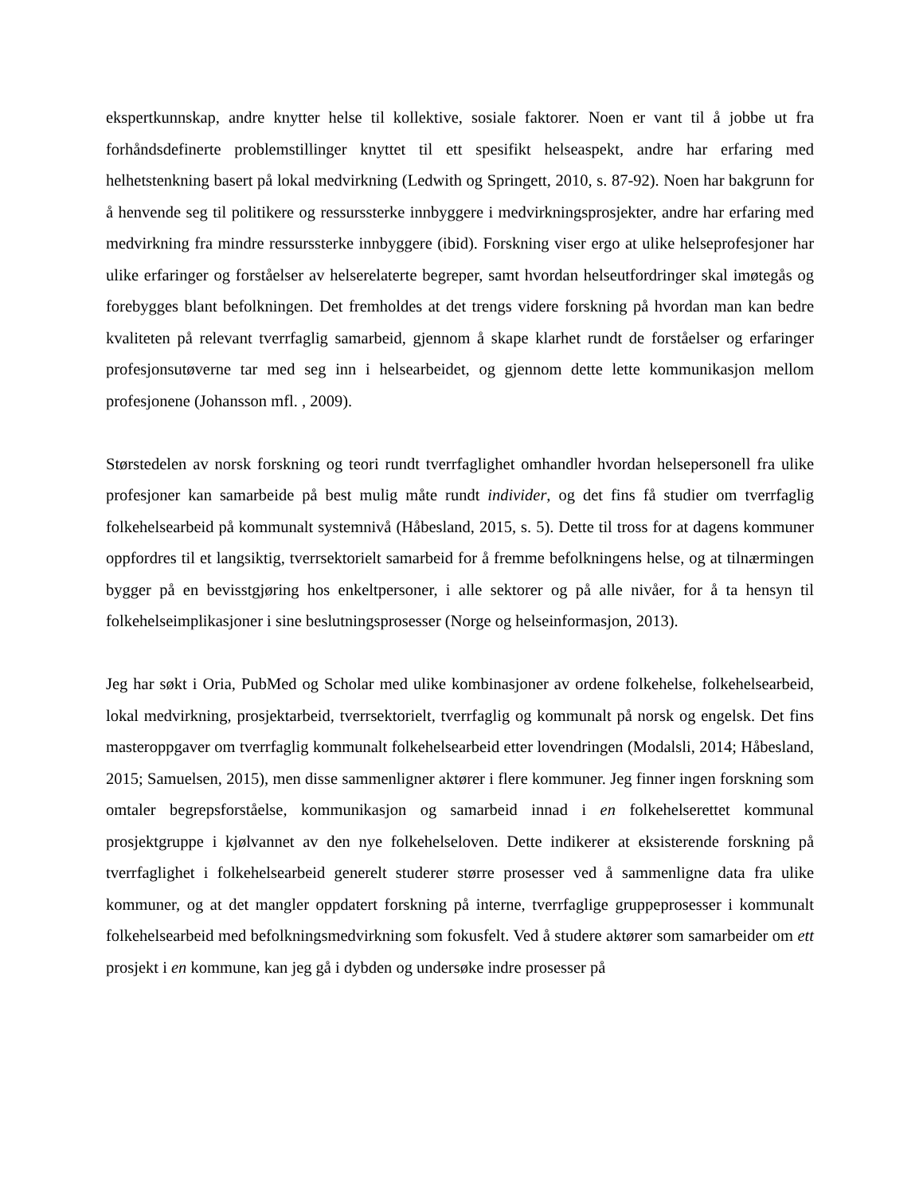ekspertkunnskap, andre knytter helse til kollektive, sosiale faktorer. Noen er vant til å jobbe ut fra forhåndsdefinerte problemstillinger knyttet til ett spesifikt helseaspekt, andre har erfaring med helhetstenkning basert på lokal medvirkning (Ledwith og Springett, 2010, s. 87-92). Noen har bakgrunn for å henvende seg til politikere og ressurssterke innbyggere i medvirkningsprosjekter, andre har erfaring med medvirkning fra mindre ressurssterke innbyggere (ibid). Forskning viser ergo at ulike helseprofesjoner har ulike erfaringer og forståelser av helserelaterte begreper, samt hvordan helseutfordringer skal imøtegås og forebygges blant befolkningen. Det fremholdes at det trengs videre forskning på hvordan man kan bedre kvaliteten på relevant tverrfaglig samarbeid, gjennom å skape klarhet rundt de forståelser og erfaringer profesjonsutøverne tar med seg inn i helsearbeidet, og gjennom dette lette kommunikasjon mellom profesjonene (Johansson mfl. , 2009).
Størstedelen av norsk forskning og teori rundt tverrfaglighet omhandler hvordan helsepersonell fra ulike profesjoner kan samarbeide på best mulig måte rundt individer, og det fins få studier om tverrfaglig folkehelsearbeid på kommunalt systemnivå (Håbesland, 2015, s. 5). Dette til tross for at dagens kommuner oppfordres til et langsiktig, tverrsektorielt samarbeid for å fremme befolkningens helse, og at tilnærmingen bygger på en bevisstgjøring hos enkeltpersoner, i alle sektorer og på alle nivåer, for å ta hensyn til folkehelseimplikasjoner i sine beslutningsprosesser (Norge og helseinformasjon, 2013).
Jeg har søkt i Oria, PubMed og Scholar med ulike kombinasjoner av ordene folkehelse, folkehelsearbeid, lokal medvirkning, prosjektarbeid, tverrsektorielt, tverrfaglig og kommunalt på norsk og engelsk. Det fins masteroppgaver om tverrfaglig kommunalt folkehelsearbeid etter lovendringen (Modalsli, 2014; Håbesland, 2015; Samuelsen, 2015), men disse sammenligner aktører i flere kommuner. Jeg finner ingen forskning som omtaler begrepsforståelse, kommunikasjon og samarbeid innad i en folkehelserettet kommunal prosjektgruppe i kjølvannet av den nye folkehelseloven. Dette indikerer at eksisterende forskning på tverrfaglighet i folkehelsearbeid generelt studerer større prosesser ved å sammenligne data fra ulike kommuner, og at det mangler oppdatert forskning på interne, tverrfaglige gruppeprosesser i kommunalt folkehelsearbeid med befolkningsmedvirkning som fokusfelt. Ved å studere aktører som samarbeider om ett prosjekt i en kommune, kan jeg gå i dybden og undersøke indre prosesser på